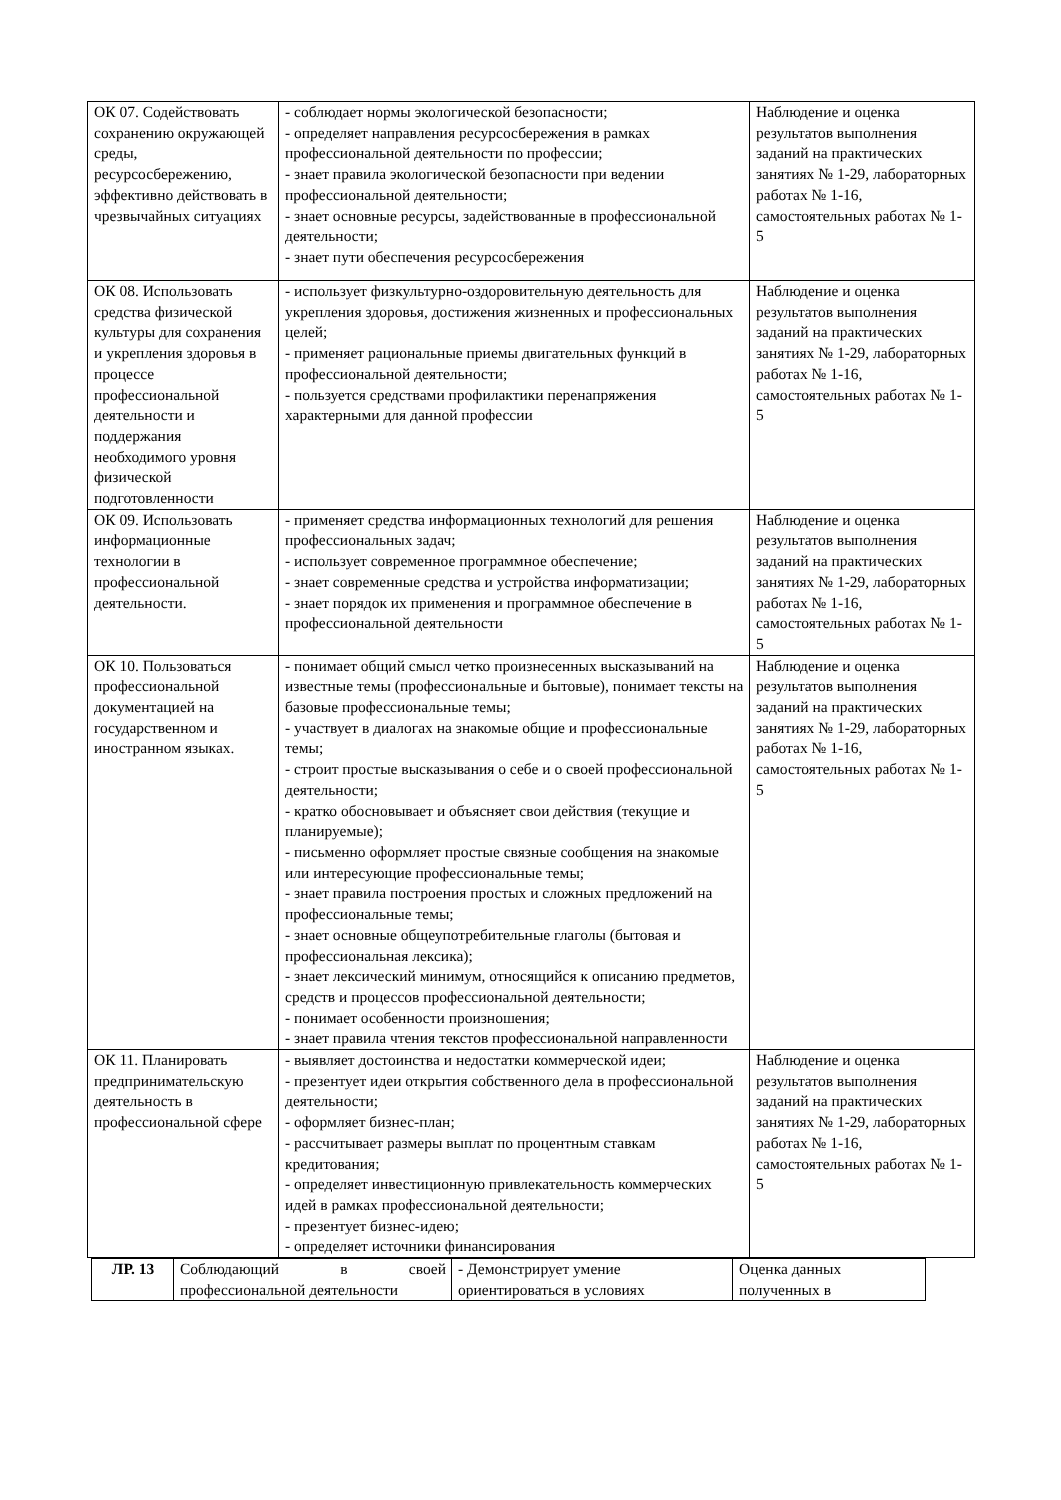| ОК 07. Содействовать сохранению окружающей среды, ресурсосбережению, эффективно действовать в чрезвычайных ситуациях | - соблюдает нормы экологической безопасности; - определяет направления ресурсосбережения в рамках профессиональной деятельности по профессии; - знает правила экологической безопасности при ведении профессиональной деятельности; - знает основные ресурсы, задействованные в профессиональной деятельности; - знает пути обеспечения ресурсосбережения | Наблюдение и оценка результатов выполнения заданий на практических занятиях № 1-29, лабораторных работах № 1-16, самостоятельных работах № 1-5 |
| ОК 08. Использовать средства физической культуры для сохранения и укрепления здоровья в процессе профессиональной деятельности и поддержания необходимого уровня физической подготовленности | - использует физкультурно-оздоровительную деятельность для укрепления здоровья, достижения жизненных и профессиональных целей; - применяет рациональные приемы двигательных функций в профессиональной деятельности; - пользуется средствами профилактики перенапряжения характерными для данной профессии | Наблюдение и оценка результатов выполнения заданий на практических занятиях № 1-29, лабораторных работах № 1-16, самостоятельных работах № 1-5 |
| ОК 09. Использовать информационные технологии в профессиональной деятельности. | - применяет средства информационных технологий для решения профессиональных задач; - использует современное программное обеспечение; - знает современные средства и устройства информатизации; - знает порядок их применения и программное обеспечение в профессиональной деятельности | Наблюдение и оценка результатов выполнения заданий на практических занятиях № 1-29, лабораторных работах № 1-16, самостоятельных работах № 1-5 |
| ОК 10. Пользоваться профессиональной документацией на государственном и иностранном языках. | - понимает общий смысл четко произнесенных высказываний на известные темы (профессиональные и бытовые), понимает тексты на базовые профессиональные темы; - участвует в диалогах на знакомые общие и профессиональные темы; - строит простые высказывания о себе и о своей профессиональной деятельности; - кратко обосновывает и объясняет свои действия (текущие и планируемые); - письменно оформляет простые связные сообщения на знакомые или интересующие профессиональные темы; - знает правила построения простых и сложных предложений на профессиональные темы; - знает основные общеупотребительные глаголы (бытовая и профессиональная лексика); - знает лексический минимум, относящийся к описанию предметов, средств и процессов профессиональной деятельности; - понимает особенности произношения; - знает правила чтения текстов профессиональной направленности | Наблюдение и оценка результатов выполнения заданий на практических занятиях № 1-29, лабораторных работах № 1-16, самостоятельных работах № 1-5 |
| ОК 11. Планировать предпринимательскую деятельность в профессиональной сфере | - выявляет достоинства и недостатки коммерческой идеи; - презентует идеи открытия собственного дела в профессиональной деятельности; - оформляет бизнес-план; - рассчитывает размеры выплат по процентным ставкам кредитования; - определяет инвестиционную привлекательность коммерческих идей в рамках профессиональной деятельности; - презентует бизнес-идею; - определяет источники финансирования | Наблюдение и оценка результатов выполнения заданий на практических занятиях № 1-29, лабораторных работах № 1-16, самостоятельных работах № 1-5 |
| ЛР. 13 | Соблюдающий в своей профессиональной деятельности | - Демонстрирует умение ориентироваться в условиях | Оценка данных полученных в |